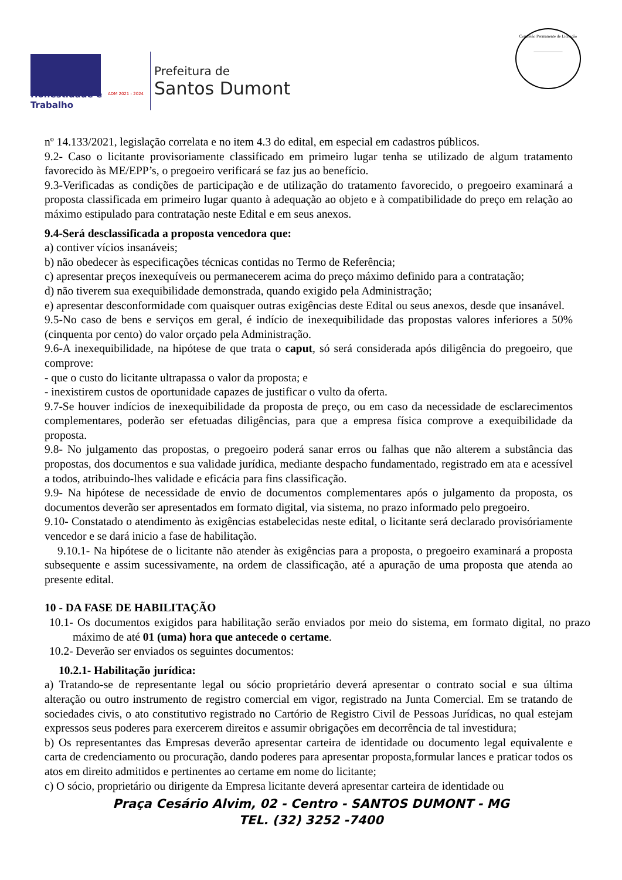ADM 2021 - 2024
Honestidade e Trabalho
Prefeitura de
Santos Dumont
Comissão Permanente de Licitação
______________
nº 14.133/2021, legislação correlata e no item 4.3 do edital, em especial em cadastros públicos.
9.2- Caso o licitante provisoriamente classificado em primeiro lugar tenha se utilizado de algum tratamento favorecido às ME/EPP’s, o pregoeiro verificará se faz jus ao benefício.
9.3-Verificadas as condições de participação e de utilização do tratamento favorecido, o pregoeiro examinará a proposta classificada em primeiro lugar quanto à adequação ao objeto e à compatibilidade do preço em relação ao máximo estipulado para contratação neste Edital e em seus anexos.
9.4-Será desclassificada a proposta vencedora que:
a) contiver vícios insanáveis;
b) não obedecer às especificações técnicas contidas no Termo de Referência;
c) apresentar preços inexequíveis ou permanecerem acima do preço máximo definido para a contratação;
d) não tiverem sua exequibilidade demonstrada, quando exigido pela Administração;
e) apresentar desconformidade com quaisquer outras exigências deste Edital ou seus anexos, desde que insanável.
9.5-No caso de bens e serviços em geral, é indício de inexequibilidade das propostas valores inferiores a 50% (cinquenta por cento) do valor orçado pela Administração.
9.6-A inexequibilidade, na hipótese de que trata o caput, só será considerada após diligência do pregoeiro, que comprove:
- que o custo do licitante ultrapassa o valor da proposta; e
- inexistirem custos de oportunidade capazes de justificar o vulto da oferta.
9.7-Se houver indícios de inexequibilidade da proposta de preço, ou em caso da necessidade de esclarecimentos complementares, poderão ser efetuadas diligências, para que a empresa física comprove a exequibilidade da proposta.
9.8- No julgamento das propostas, o pregoeiro poderá sanar erros ou falhas que não alterem a substância das propostas, dos documentos e sua validade jurídica, mediante despacho fundamentado, registrado em ata e acessível a todos, atribuindo-lhes validade e eficácia para fins classificação.
9.9- Na hipótese de necessidade de envio de documentos complementares após o julgamento da proposta, os documentos deverão ser apresentados em formato digital, via sistema, no prazo informado pelo pregoeiro.
9.10- Constatado o atendimento às exigências estabelecidas neste edital, o licitante será declarado provisóriamente vencedor e se dará inicio a fase de habilitação.
9.10.1- Na hipótese de o licitante não atender às exigências para a proposta, o pregoeiro examinará a proposta subsequente e assim sucessivamente, na ordem de classificação, até a apuração de uma proposta que atenda ao presente edital.
10 - DA FASE DE HABILITAÇÃO
10.1- Os documentos exigidos para habilitação serão enviados por meio do sistema, em formato digital, no prazo máximo de até 01 (uma) hora que antecede o certame.
10.2- Deverão ser enviados os seguintes documentos:
10.2.1- Habilitação jurídica:
a) Tratando-se de representante legal ou sócio proprietário deverá apresentar o contrato social e sua última alteração ou outro instrumento de registro comercial em vigor, registrado na Junta Comercial. Em se tratando de sociedades civis, o ato constitutivo registrado no Cartório de Registro Civil de Pessoas Jurídicas, no qual estejam expressos seus poderes para exercerem direitos e assumir obrigações em decorrência de tal investidura;
b) Os representantes das Empresas deverão apresentar carteira de identidade ou documento legal equivalente e carta de credenciamento ou procuração, dando poderes para apresentar proposta,formular lances e praticar todos os atos em direito admitidos e pertinentes ao certame em nome do licitante;
c) O sócio, proprietário ou dirigente da Empresa licitante deverá apresentar carteira de identidade ou
Praça Cesário Alvim, 02 - Centro - SANTOS DUMONT - MG
TEL. (32) 3252 -7400